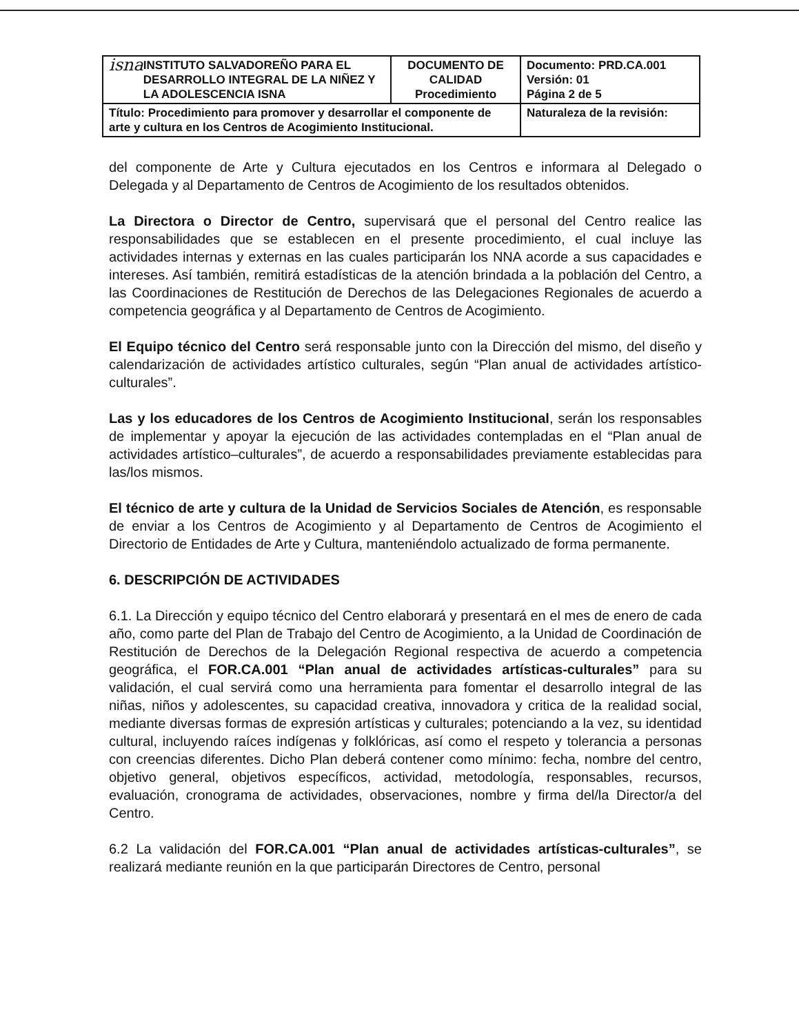| isna INSTITUTO SALVADOREÑO PARA EL DESARROLLO INTEGRAL DE LA NIÑEZ Y LA ADOLESCENCIA ISNA | DOCUMENTO DE CALIDAD Procedimiento | Documento: PRD.CA.001 Versión: 01 Página 2 de 5 |
| Título: Procedimiento para promover y desarrollar el componente de arte y cultura en los Centros de Acogimiento Institucional. | | Naturaleza de la revisión: |
del componente de Arte y Cultura ejecutados en los Centros e informara al Delegado o Delegada y al Departamento de Centros de Acogimiento de los resultados obtenidos.
La Directora o Director de Centro, supervisará que el personal del Centro realice las responsabilidades que se establecen en el presente procedimiento, el cual incluye las actividades internas y externas en las cuales participarán los NNA acorde a sus capacidades e intereses. Así también, remitirá estadísticas de la atención brindada a la población del Centro, a las Coordinaciones de Restitución de Derechos de las Delegaciones Regionales de acuerdo a competencia geográfica y al Departamento de Centros de Acogimiento.
El Equipo técnico del Centro será responsable junto con la Dirección del mismo, del diseño y calendarización de actividades artístico culturales, según “Plan anual de actividades artístico-culturales”.
Las y los educadores de los Centros de Acogimiento Institucional, serán los responsables de implementar y apoyar la ejecución de las actividades contempladas en el “Plan anual de actividades artístico–culturales”, de acuerdo a responsabilidades previamente establecidas para las/los mismos.
El técnico de arte y cultura de la Unidad de Servicios Sociales de Atención, es responsable de enviar a los Centros de Acogimiento y al Departamento de Centros de Acogimiento el Directorio de Entidades de Arte y Cultura, manteniéndolo actualizado de forma permanente.
6. DESCRIPCIÓN DE ACTIVIDADES
6.1. La Dirección y equipo técnico del Centro elaborará y presentará en el mes de enero de cada año, como parte del Plan de Trabajo del Centro de Acogimiento, a la Unidad de Coordinación de Restitución de Derechos de la Delegación Regional respectiva de acuerdo a competencia geográfica, el FOR.CA.001 “Plan anual de actividades artísticas-culturales” para su validación, el cual servirá como una herramienta para fomentar el desarrollo integral de las niñas, niños y adolescentes, su capacidad creativa, innovadora y critica de la realidad social, mediante diversas formas de expresión artísticas y culturales; potenciando a la vez, su identidad cultural, incluyendo raíces indígenas y folklóricas, así como el respeto y tolerancia a personas con creencias diferentes. Dicho Plan deberá contener como mínimo: fecha, nombre del centro, objetivo general, objetivos específicos, actividad, metodología, responsables, recursos, evaluación, cronograma de actividades, observaciones, nombre y firma del/la Director/a del Centro.
6.2 La validación del FOR.CA.001 “Plan anual de actividades artísticas-culturales”, se realizará mediante reunión en la que participarán Directores de Centro, personal